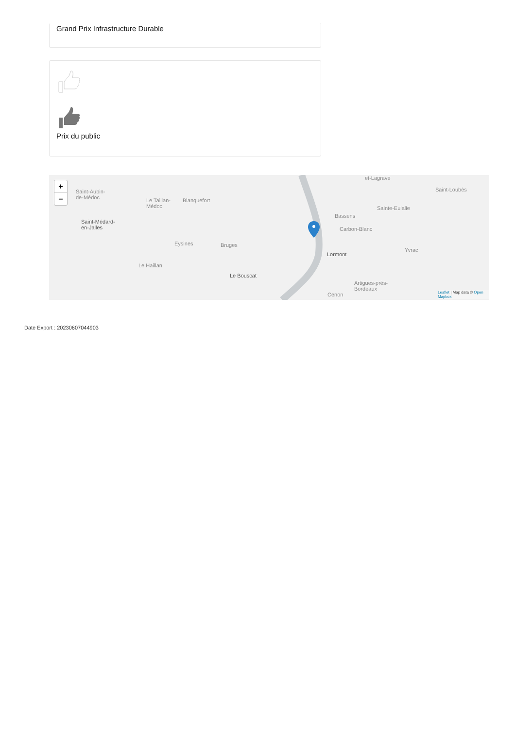Grand Prix Infrastructure Durable
Prix du public
+
−
Saint-Aubin-
de-Médoc Le Taillan-
Médoc
Blanquefort
et-Lagrave
Saint-Loubès
Sainte-Eulalie
Bassens
Carbon-Blanc
Saint-Médard-
en-Jalles
Eysines Bruges
Lormont
Yvrac
Le Haillan
Le Bouscat
Artigues-près-
Bordeaux
Cenon
Leaflet | Map data © Open
Mapbox
Date Export : 20230607044903